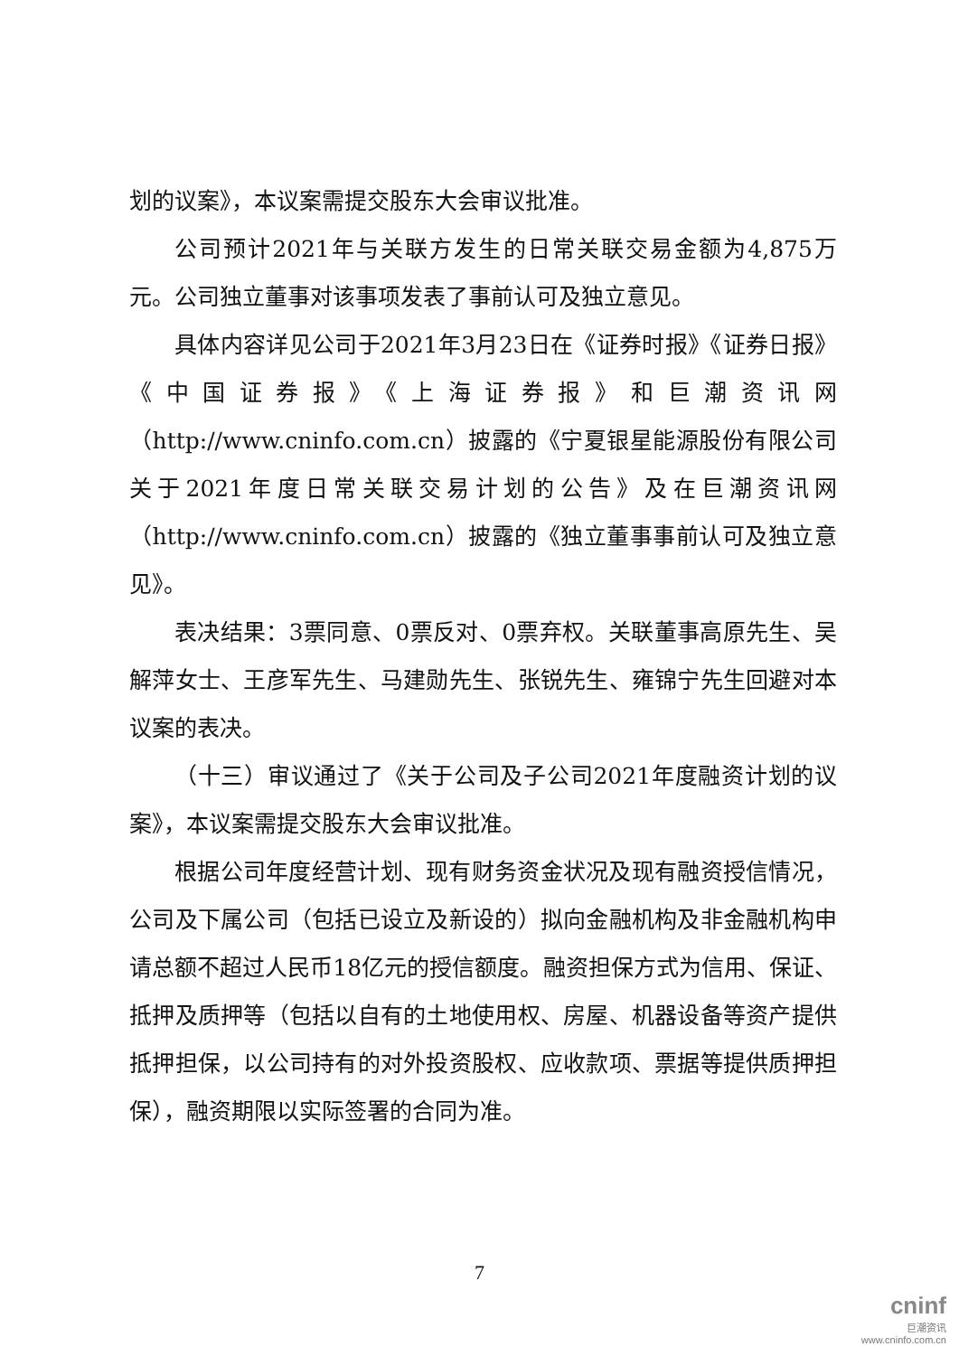划的议案》，本议案需提交股东大会审议批准。
公司预计2021年与关联方发生的日常关联交易金额为4,875万元。公司独立董事对该事项发表了事前认可及独立意见。
具体内容详见公司于2021年3月23日在《证券时报》《证券日报》《中国证券报》《上海证券报》和巨潮资讯网（http://www.cninfo.com.cn）披露的《宁夏银星能源股份有限公司关于2021年度日常关联交易计划的公告》及在巨潮资讯网（http://www.cninfo.com.cn）披露的《独立董事事前认可及独立意见》。
表决结果：3票同意、0票反对、0票弃权。关联董事高原先生、吴解萍女士、王彦军先生、马建勋先生、张锐先生、雍锦宁先生回避对本议案的表决。
（十三）审议通过了《关于公司及子公司2021年度融资计划的议案》，本议案需提交股东大会审议批准。
根据公司年度经营计划、现有财务资金状况及现有融资授信情况，公司及下属公司（包括已设立及新设的）拟向金融机构及非金融机构申请总额不超过人民币18亿元的授信额度。融资担保方式为信用、保证、抵押及质押等（包括以自有的土地使用权、房屋、机器设备等资产提供抵押担保，以公司持有的对外投资股权、应收款项、票据等提供质押担保），融资期限以实际签署的合同为准。
7
cninf
巨潮资讯
www.cninfo.com.cn